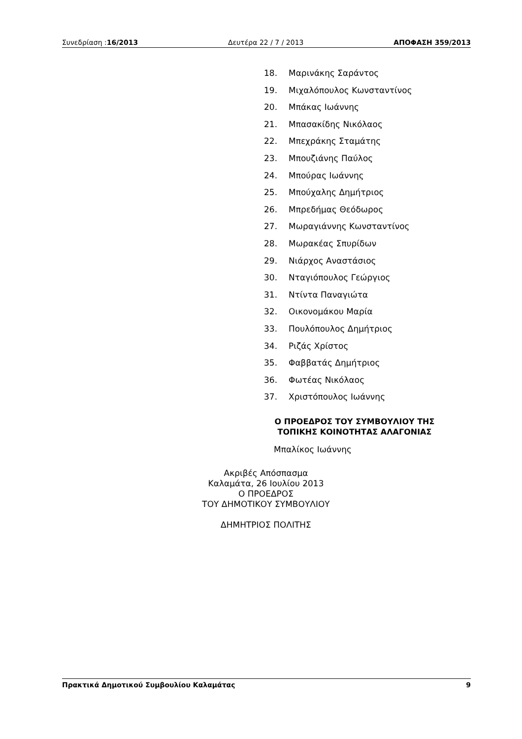Συνεδρίαση :16/2013 Δευτέρα 22 / 7 / 2013 ΑΠΟΦΑΣΗ 359/2013
18. Μαρινάκης Σαράντος
19. Μιχαλόπουλος Κωνσταντίνος
20. Μπάκας Ιωάννης
21. Μπασακίδης Νικόλαος
22. Μπεχράκης Σταμάτης
23. Μπουζιάνης Παύλος
24. Μπούρας Ιωάννης
25. Μπούχαλης Δημήτριος
26. Μπρεδήμας Θεόδωρος
27. Μωραγιάννης Κωνσταντίνος
28. Μωρακέας Σπυρίδων
29. Νιάρχος Αναστάσιος
30. Νταγιόπουλος Γεώργιος
31. Ντίντα Παναγιώτα
32. Οικονομάκου Μαρία
33. Πουλόπουλος Δημήτριος
34. Ριζάς Χρίστος
35. Φαββατάς Δημήτριος
36. Φωτέας Νικόλαος
37. Χριστόπουλος Ιωάννης
Ο ΠΡΟΕΔΡΟΣ ΤΟΥ ΣΥΜΒΟΥΛΙΟΥ ΤΗΣ
ΤΟΠΙΚΗΣ ΚΟΙΝΟΤΗΤΑΣ ΑΛΑΓΟΝΙΑΣ
Μπαλίκος Ιωάννης
Ακριβές Απόσπασμα
Καλαμάτα, 26 Ιουλίου 2013
Ο ΠΡΟΕΔΡΟΣ
ΤΟΥ ΔΗΜΟΤΙΚΟΥ ΣΥΜΒΟΥΛΙΟΥ
ΔΗΜΗΤΡΙΟΣ ΠΟΛΙΤΗΣ
Πρακτικά Δημοτικού Συμβουλίου Καλαμάτας
9